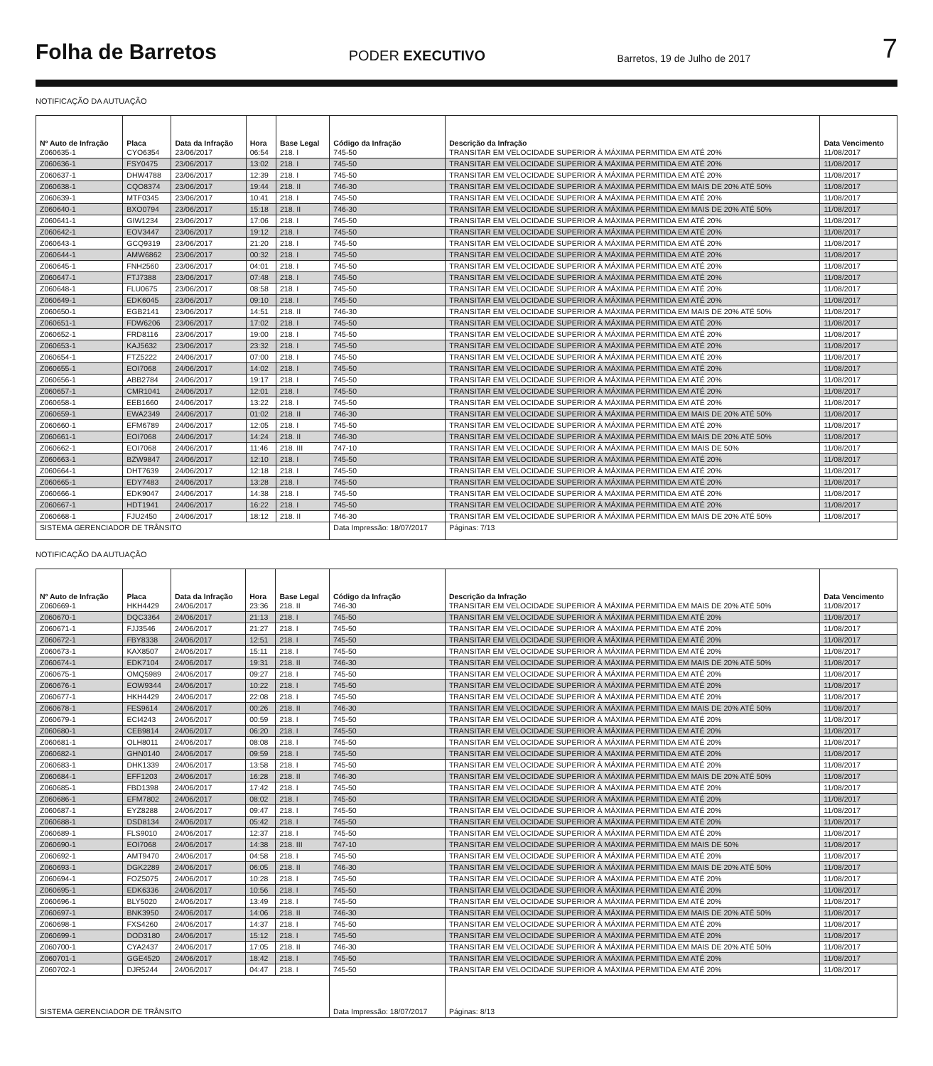Folha de Barretos PODER EXECUTIVO Barretos, 19 de Julho de 2017 7
NOTIFICAÇÃO DA AUTUAÇÃO
| Nº Auto de Infração | Placa | Data da Infração | Hora | Base Legal | Código da Infração | Descrição da Infração | Data Vencimento |
| --- | --- | --- | --- | --- | --- | --- | --- |
| Z060635-1 | CYO6354 | 23/06/2017 | 06:54 | 218. I | 745-50 | TRANSITAR EM VELOCIDADE SUPERIOR À MÁXIMA PERMITIDA EM ATÉ 20% | 11/08/2017 |
| Z060636-1 | FSY0475 | 23/06/2017 | 13:02 | 218. I | 745-50 | TRANSITAR EM VELOCIDADE SUPERIOR À MÁXIMA PERMITIDA EM ATÉ 20% | 11/08/2017 |
| Z060637-1 | DHW4788 | 23/06/2017 | 12:39 | 218. I | 745-50 | TRANSITAR EM VELOCIDADE SUPERIOR À MÁXIMA PERMITIDA EM ATÉ 20% | 11/08/2017 |
| Z060638-1 | CQO8374 | 23/06/2017 | 19:44 | 218. II | 746-30 | TRANSITAR EM VELOCIDADE SUPERIOR À MÁXIMA PERMITIDA EM MAIS DE 20% ATÉ 50% | 11/08/2017 |
| Z060639-1 | MTF0345 | 23/06/2017 | 10:41 | 218. I | 745-50 | TRANSITAR EM VELOCIDADE SUPERIOR À MÁXIMA PERMITIDA EM ATÉ 20% | 11/08/2017 |
| Z060640-1 | BXO0794 | 23/06/2017 | 15:18 | 218. II | 746-30 | TRANSITAR EM VELOCIDADE SUPERIOR À MÁXIMA PERMITIDA EM MAIS DE 20% ATÉ 50% | 11/08/2017 |
| Z060641-1 | GIW1234 | 23/06/2017 | 17:06 | 218. I | 745-50 | TRANSITAR EM VELOCIDADE SUPERIOR À MÁXIMA PERMITIDA EM ATÉ 20% | 11/08/2017 |
| Z060642-1 | EOV3447 | 23/06/2017 | 19:12 | 218. I | 745-50 | TRANSITAR EM VELOCIDADE SUPERIOR À MÁXIMA PERMITIDA EM ATÉ 20% | 11/08/2017 |
| Z060643-1 | GCQ9319 | 23/06/2017 | 21:20 | 218. I | 745-50 | TRANSITAR EM VELOCIDADE SUPERIOR À MÁXIMA PERMITIDA EM ATÉ 20% | 11/08/2017 |
| Z060644-1 | AMW6862 | 23/06/2017 | 00:32 | 218. I | 745-50 | TRANSITAR EM VELOCIDADE SUPERIOR À MÁXIMA PERMITIDA EM ATÉ 20% | 11/08/2017 |
| Z060645-1 | FNH2560 | 23/06/2017 | 04:01 | 218. I | 745-50 | TRANSITAR EM VELOCIDADE SUPERIOR À MÁXIMA PERMITIDA EM ATÉ 20% | 11/08/2017 |
| Z060647-1 | FTJ7388 | 23/06/2017 | 07:48 | 218. I | 745-50 | TRANSITAR EM VELOCIDADE SUPERIOR À MÁXIMA PERMITIDA EM ATÉ 20% | 11/08/2017 |
| Z060648-1 | FLU0675 | 23/06/2017 | 08:58 | 218. I | 745-50 | TRANSITAR EM VELOCIDADE SUPERIOR À MÁXIMA PERMITIDA EM ATÉ 20% | 11/08/2017 |
| Z060649-1 | EDK6045 | 23/06/2017 | 09:10 | 218. I | 745-50 | TRANSITAR EM VELOCIDADE SUPERIOR À MÁXIMA PERMITIDA EM ATÉ 20% | 11/08/2017 |
| Z060650-1 | EGB2141 | 23/06/2017 | 14:51 | 218. II | 746-30 | TRANSITAR EM VELOCIDADE SUPERIOR À MÁXIMA PERMITIDA EM MAIS DE 20% ATÉ 50% | 11/08/2017 |
| Z060651-1 | FDW6206 | 23/06/2017 | 17:02 | 218. I | 745-50 | TRANSITAR EM VELOCIDADE SUPERIOR À MÁXIMA PERMITIDA EM ATÉ 20% | 11/08/2017 |
| Z060652-1 | FRD8116 | 23/06/2017 | 19:00 | 218. I | 745-50 | TRANSITAR EM VELOCIDADE SUPERIOR À MÁXIMA PERMITIDA EM ATÉ 20% | 11/08/2017 |
| Z060653-1 | KAJ5632 | 23/06/2017 | 23:32 | 218. I | 745-50 | TRANSITAR EM VELOCIDADE SUPERIOR À MÁXIMA PERMITIDA EM ATÉ 20% | 11/08/2017 |
| Z060654-1 | FTZ5222 | 24/06/2017 | 07:00 | 218. I | 745-50 | TRANSITAR EM VELOCIDADE SUPERIOR À MÁXIMA PERMITIDA EM ATÉ 20% | 11/08/2017 |
| Z060655-1 | EOI7068 | 24/06/2017 | 14:02 | 218. I | 745-50 | TRANSITAR EM VELOCIDADE SUPERIOR À MÁXIMA PERMITIDA EM ATÉ 20% | 11/08/2017 |
| Z060656-1 | ABB2784 | 24/06/2017 | 19:17 | 218. I | 745-50 | TRANSITAR EM VELOCIDADE SUPERIOR À MÁXIMA PERMITIDA EM ATÉ 20% | 11/08/2017 |
| Z060657-1 | CMR1041 | 24/06/2017 | 12:01 | 218. I | 745-50 | TRANSITAR EM VELOCIDADE SUPERIOR À MÁXIMA PERMITIDA EM ATÉ 20% | 11/08/2017 |
| Z060658-1 | EEB1660 | 24/06/2017 | 13:22 | 218. I | 745-50 | TRANSITAR EM VELOCIDADE SUPERIOR À MÁXIMA PERMITIDA EM ATÉ 20% | 11/08/2017 |
| Z060659-1 | EWA2349 | 24/06/2017 | 01:02 | 218. II | 746-30 | TRANSITAR EM VELOCIDADE SUPERIOR À MÁXIMA PERMITIDA EM MAIS DE 20% ATÉ 50% | 11/08/2017 |
| Z060660-1 | EFM6789 | 24/06/2017 | 12:05 | 218. I | 745-50 | TRANSITAR EM VELOCIDADE SUPERIOR À MÁXIMA PERMITIDA EM ATÉ 20% | 11/08/2017 |
| Z060661-1 | EOI7068 | 24/06/2017 | 14:24 | 218. II | 746-30 | TRANSITAR EM VELOCIDADE SUPERIOR À MÁXIMA PERMITIDA EM MAIS DE 20% ATÉ 50% | 11/08/2017 |
| Z060662-1 | EOI7068 | 24/06/2017 | 11:46 | 218. III | 747-10 | TRANSITAR EM VELOCIDADE SUPERIOR À MÁXIMA PERMITIDA EM MAIS DE 50% | 11/08/2017 |
| Z060663-1 | BZW9847 | 24/06/2017 | 12:10 | 218. I | 745-50 | TRANSITAR EM VELOCIDADE SUPERIOR À MÁXIMA PERMITIDA EM ATÉ 20% | 11/08/2017 |
| Z060664-1 | DHT7639 | 24/06/2017 | 12:18 | 218. I | 745-50 | TRANSITAR EM VELOCIDADE SUPERIOR À MÁXIMA PERMITIDA EM ATÉ 20% | 11/08/2017 |
| Z060665-1 | EDY7483 | 24/06/2017 | 13:28 | 218. I | 745-50 | TRANSITAR EM VELOCIDADE SUPERIOR À MÁXIMA PERMITIDA EM ATÉ 20% | 11/08/2017 |
| Z060666-1 | EDK9047 | 24/06/2017 | 14:38 | 218. I | 745-50 | TRANSITAR EM VELOCIDADE SUPERIOR À MÁXIMA PERMITIDA EM ATÉ 20% | 11/08/2017 |
| Z060667-1 | HDT1941 | 24/06/2017 | 16:22 | 218. I | 745-50 | TRANSITAR EM VELOCIDADE SUPERIOR À MÁXIMA PERMITIDA EM ATÉ 20% | 11/08/2017 |
| Z060668-1 | FJU2450 | 24/06/2017 | 18:12 | 218. II | 746-30 | TRANSITAR EM VELOCIDADE SUPERIOR À MÁXIMA PERMITIDA EM MAIS DE 20% ATÉ 50% | 11/08/2017 |
| SISTEMA GERENCIADOR DE TRÂNSITO | | | | | Data Impressão: 18/07/2017 | Páginas: 7/13 | |
NOTIFICAÇÃO DA AUTUAÇÃO
| Nº Auto de Infração | Placa | Data da Infração | Hora | Base Legal | Código da Infração | Descrição da Infração | Data Vencimento |
| --- | --- | --- | --- | --- | --- | --- | --- |
| Z060669-1 | HKH4429 | 24/06/2017 | 23:36 | 218. II | 746-30 | TRANSITAR EM VELOCIDADE SUPERIOR À MÁXIMA PERMITIDA EM MAIS DE 20% ATÉ 50% | 11/08/2017 |
| Z060670-1 | DQC3364 | 24/06/2017 | 21:13 | 218. I | 745-50 | TRANSITAR EM VELOCIDADE SUPERIOR À MÁXIMA PERMITIDA EM ATÉ 20% | 11/08/2017 |
| Z060671-1 | FJJ3546 | 24/06/2017 | 21:27 | 218. I | 745-50 | TRANSITAR EM VELOCIDADE SUPERIOR À MÁXIMA PERMITIDA EM ATÉ 20% | 11/08/2017 |
| Z060672-1 | FBY8338 | 24/06/2017 | 12:51 | 218. I | 745-50 | TRANSITAR EM VELOCIDADE SUPERIOR À MÁXIMA PERMITIDA EM ATÉ 20% | 11/08/2017 |
| Z060673-1 | KAX8507 | 24/06/2017 | 15:11 | 218. I | 745-50 | TRANSITAR EM VELOCIDADE SUPERIOR À MÁXIMA PERMITIDA EM ATÉ 20% | 11/08/2017 |
| Z060674-1 | EDK7104 | 24/06/2017 | 19:31 | 218. II | 746-30 | TRANSITAR EM VELOCIDADE SUPERIOR À MÁXIMA PERMITIDA EM MAIS DE 20% ATÉ 50% | 11/08/2017 |
| Z060675-1 | OMQ5989 | 24/06/2017 | 09:27 | 218. I | 745-50 | TRANSITAR EM VELOCIDADE SUPERIOR À MÁXIMA PERMITIDA EM ATÉ 20% | 11/08/2017 |
| Z060676-1 | EOW9344 | 24/06/2017 | 10:22 | 218. I | 745-50 | TRANSITAR EM VELOCIDADE SUPERIOR À MÁXIMA PERMITIDA EM ATÉ 20% | 11/08/2017 |
| Z060677-1 | HKH4429 | 24/06/2017 | 22:08 | 218. I | 745-50 | TRANSITAR EM VELOCIDADE SUPERIOR À MÁXIMA PERMITIDA EM ATÉ 20% | 11/08/2017 |
| Z060678-1 | FES9614 | 24/06/2017 | 00:26 | 218. II | 746-30 | TRANSITAR EM VELOCIDADE SUPERIOR À MÁXIMA PERMITIDA EM MAIS DE 20% ATÉ 50% | 11/08/2017 |
| Z060679-1 | ECI4243 | 24/06/2017 | 00:59 | 218. I | 745-50 | TRANSITAR EM VELOCIDADE SUPERIOR À MÁXIMA PERMITIDA EM ATÉ 20% | 11/08/2017 |
| Z060680-1 | CEB9814 | 24/06/2017 | 06:20 | 218. I | 745-50 | TRANSITAR EM VELOCIDADE SUPERIOR À MÁXIMA PERMITIDA EM ATÉ 20% | 11/08/2017 |
| Z060681-1 | OLH8011 | 24/06/2017 | 08:08 | 218. I | 745-50 | TRANSITAR EM VELOCIDADE SUPERIOR À MÁXIMA PERMITIDA EM ATÉ 20% | 11/08/2017 |
| Z060682-1 | GHN0140 | 24/06/2017 | 09:59 | 218. I | 745-50 | TRANSITAR EM VELOCIDADE SUPERIOR À MÁXIMA PERMITIDA EM ATÉ 20% | 11/08/2017 |
| Z060683-1 | DHK1339 | 24/06/2017 | 13:58 | 218. I | 745-50 | TRANSITAR EM VELOCIDADE SUPERIOR À MÁXIMA PERMITIDA EM ATÉ 20% | 11/08/2017 |
| Z060684-1 | EFF1203 | 24/06/2017 | 16:28 | 218. II | 746-30 | TRANSITAR EM VELOCIDADE SUPERIOR À MÁXIMA PERMITIDA EM MAIS DE 20% ATÉ 50% | 11/08/2017 |
| Z060685-1 | FBD1398 | 24/06/2017 | 17:42 | 218. I | 745-50 | TRANSITAR EM VELOCIDADE SUPERIOR À MÁXIMA PERMITIDA EM ATÉ 20% | 11/08/2017 |
| Z060686-1 | EFM7802 | 24/06/2017 | 08:02 | 218. I | 745-50 | TRANSITAR EM VELOCIDADE SUPERIOR À MÁXIMA PERMITIDA EM ATÉ 20% | 11/08/2017 |
| Z060687-1 | EYZ8288 | 24/06/2017 | 09:47 | 218. I | 745-50 | TRANSITAR EM VELOCIDADE SUPERIOR À MÁXIMA PERMITIDA EM ATÉ 20% | 11/08/2017 |
| Z060688-1 | DSD8134 | 24/06/2017 | 05:42 | 218. I | 745-50 | TRANSITAR EM VELOCIDADE SUPERIOR À MÁXIMA PERMITIDA EM ATÉ 20% | 11/08/2017 |
| Z060689-1 | FLS9010 | 24/06/2017 | 12:37 | 218. I | 745-50 | TRANSITAR EM VELOCIDADE SUPERIOR À MÁXIMA PERMITIDA EM ATÉ 20% | 11/08/2017 |
| Z060690-1 | EOI7068 | 24/06/2017 | 14:38 | 218. III | 747-10 | TRANSITAR EM VELOCIDADE SUPERIOR À MÁXIMA PERMITIDA EM MAIS DE 50% | 11/08/2017 |
| Z060692-1 | AMT9470 | 24/06/2017 | 04:58 | 218. I | 745-50 | TRANSITAR EM VELOCIDADE SUPERIOR À MÁXIMA PERMITIDA EM ATÉ 20% | 11/08/2017 |
| Z060693-1 | DGK2289 | 24/06/2017 | 06:05 | 218. II | 746-30 | TRANSITAR EM VELOCIDADE SUPERIOR À MÁXIMA PERMITIDA EM MAIS DE 20% ATÉ 50% | 11/08/2017 |
| Z060694-1 | FOZ5075 | 24/06/2017 | 10:28 | 218. I | 745-50 | TRANSITAR EM VELOCIDADE SUPERIOR À MÁXIMA PERMITIDA EM ATÉ 20% | 11/08/2017 |
| Z060695-1 | EDK6336 | 24/06/2017 | 10:56 | 218. I | 745-50 | TRANSITAR EM VELOCIDADE SUPERIOR À MÁXIMA PERMITIDA EM ATÉ 20% | 11/08/2017 |
| Z060696-1 | BLY5020 | 24/06/2017 | 13:49 | 218. I | 745-50 | TRANSITAR EM VELOCIDADE SUPERIOR À MÁXIMA PERMITIDA EM ATÉ 20% | 11/08/2017 |
| Z060697-1 | BNK3950 | 24/06/2017 | 14:06 | 218. II | 746-30 | TRANSITAR EM VELOCIDADE SUPERIOR À MÁXIMA PERMITIDA EM MAIS DE 20% ATÉ 50% | 11/08/2017 |
| Z060698-1 | FXS4260 | 24/06/2017 | 14:37 | 218. I | 745-50 | TRANSITAR EM VELOCIDADE SUPERIOR À MÁXIMA PERMITIDA EM ATÉ 20% | 11/08/2017 |
| Z060699-1 | DOD3180 | 24/06/2017 | 15:12 | 218. I | 745-50 | TRANSITAR EM VELOCIDADE SUPERIOR À MÁXIMA PERMITIDA EM ATÉ 20% | 11/08/2017 |
| Z060700-1 | CYA2437 | 24/06/2017 | 17:05 | 218. II | 746-30 | TRANSITAR EM VELOCIDADE SUPERIOR À MÁXIMA PERMITIDA EM MAIS DE 20% ATÉ 50% | 11/08/2017 |
| Z060701-1 | GGE4520 | 24/06/2017 | 18:42 | 218. I | 745-50 | TRANSITAR EM VELOCIDADE SUPERIOR À MÁXIMA PERMITIDA EM ATÉ 20% | 11/08/2017 |
| Z060702-1 | DJR5244 | 24/06/2017 | 04:47 | 218. I | 745-50 | TRANSITAR EM VELOCIDADE SUPERIOR À MÁXIMA PERMITIDA EM ATÉ 20% | 11/08/2017 |
| SISTEMA GERENCIADOR DE TRÂNSITO | | | | | Data Impressão: 18/07/2017 | Páginas: 8/13 | |